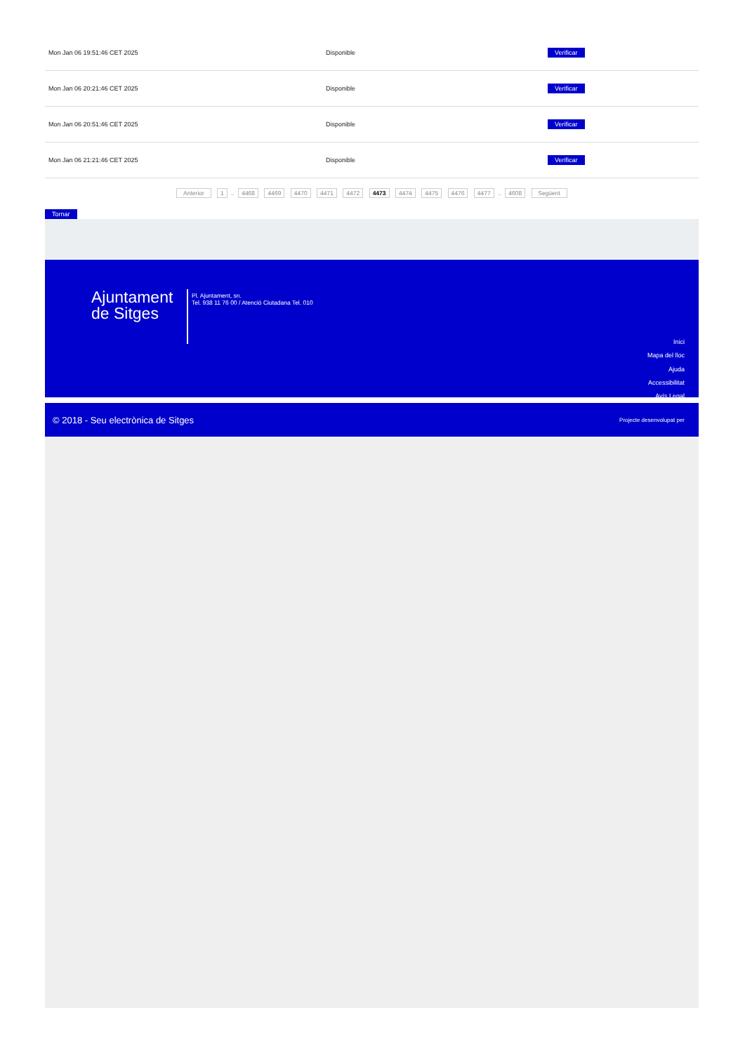| Mon Jan 06 19:51:46 CET 2025 | Disponible | Verificar |
| Mon Jan 06 20:21:46 CET 2025 | Disponible | Verificar |
| Mon Jan 06 20:51:46 CET 2025 | Disponible | Verificar |
| Mon Jan 06 21:21:46 CET 2025 | Disponible | Verificar |
Anterior 1 .. 4468 4469 4470 4471 4472 4473 4474 4475 4476 4477 .. 4608 Següent
Tornar
Ajuntament de Sitges
Pl. Ajuntament, sn.
Tel. 938 11 76 00 / Atenció Ciutadana Tel. 010
Inici
Mapa del lloc
Ajuda
Accessibilitat
Avís Legal
© 2018 - Seu electrònica de Sitges Projecte desenvolupat per